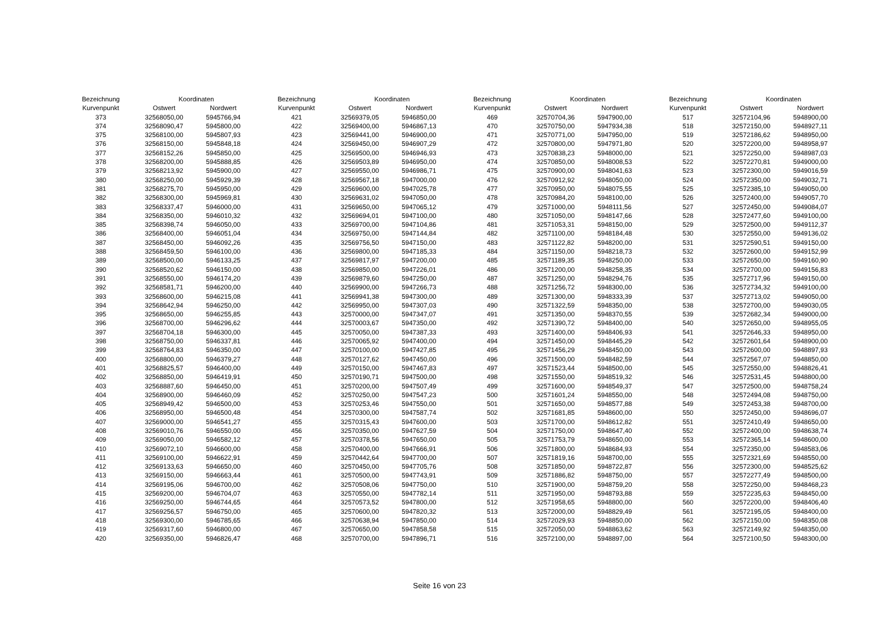| Bezeichnung | Koordinaten | | | Bezeichnung | Koordinaten | | | Bezeichnung | Koordinaten | | | Bezeichnung | Koordinaten | |
| --- | --- | --- | --- | --- | --- | --- | --- | --- | --- | --- | --- | --- | --- | --- |
| Kurvenpunkt | Ostwert | Nordwert | | Kurvenpunkt | Ostwert | Nordwert | | Kurvenpunkt | Ostwert | Nordwert | | Kurvenpunkt | Ostwert | Nordwert |
| 373 | 32568050,00 | 5945766,94 | | 421 | 32569379,05 | 5946850,00 | | 469 | 32570704,36 | 5947900,00 | | 517 | 32572104,96 | 5948900,00 |
| 374 | 32568090,47 | 5945800,00 | | 422 | 32569400,00 | 5946867,13 | | 470 | 32570750,00 | 5947934,38 | | 518 | 32572150,00 | 5948927,11 |
| 375 | 32568100,00 | 5945807,93 | | 423 | 32569441,00 | 5946900,00 | | 471 | 32570771,00 | 5947950,00 | | 519 | 32572186,62 | 5948950,00 |
| 376 | 32568150,00 | 5945848,18 | | 424 | 32569450,00 | 5946907,29 | | 472 | 32570800,00 | 5947971,80 | | 520 | 32572200,00 | 5948958,97 |
| 377 | 32568152,26 | 5945850,00 | | 425 | 32569500,00 | 5946946,93 | | 473 | 32570838,23 | 5948000,00 | | 521 | 32572250,00 | 5948987,03 |
| 378 | 32568200,00 | 5945888,85 | | 426 | 32569503,89 | 5946950,00 | | 474 | 32570850,00 | 5948008,53 | | 522 | 32572270,81 | 5949000,00 |
| 379 | 32568213,92 | 5945900,00 | | 427 | 32569550,00 | 5946986,71 | | 475 | 32570900,00 | 5948041,63 | | 523 | 32572300,00 | 5949016,59 |
| 380 | 32568250,00 | 5945929,39 | | 428 | 32569567,18 | 5947000,00 | | 476 | 32570912,92 | 5948050,00 | | 524 | 32572350,00 | 5949032,71 |
| 381 | 32568275,70 | 5945950,00 | | 429 | 32569600,00 | 5947025,78 | | 477 | 32570950,00 | 5948075,55 | | 525 | 32572385,10 | 5949050,00 |
| 382 | 32568300,00 | 5945969,81 | | 430 | 32569631,02 | 5947050,00 | | 478 | 32570984,20 | 5948100,00 | | 526 | 32572400,00 | 5949057,70 |
| 383 | 32568337,47 | 5946000,00 | | 431 | 32569650,00 | 5947065,12 | | 479 | 32571000,00 | 5948111,56 | | 527 | 32572450,00 | 5949084,07 |
| 384 | 32568350,00 | 5946010,32 | | 432 | 32569694,01 | 5947100,00 | | 480 | 32571050,00 | 5948147,66 | | 528 | 32572477,60 | 5949100,00 |
| 385 | 32568398,74 | 5946050,00 | | 433 | 32569700,00 | 5947104,86 | | 481 | 32571053,31 | 5948150,00 | | 529 | 32572500,00 | 5949112,37 |
| 386 | 32568400,00 | 5946051,04 | | 434 | 32569750,00 | 5947144,84 | | 482 | 32571100,00 | 5948184,48 | | 530 | 32572550,00 | 5949136,02 |
| 387 | 32568450,00 | 5946092,26 | | 435 | 32569756,50 | 5947150,00 | | 483 | 32571122,82 | 5948200,00 | | 531 | 32572590,51 | 5949150,00 |
| 388 | 32568459,50 | 5946100,00 | | 436 | 32569800,00 | 5947185,33 | | 484 | 32571150,00 | 5948218,73 | | 532 | 32572600,00 | 5949152,99 |
| 389 | 32568500,00 | 5946133,25 | | 437 | 32569817,97 | 5947200,00 | | 485 | 32571189,35 | 5948250,00 | | 533 | 32572650,00 | 5949160,90 |
| 390 | 32568520,62 | 5946150,00 | | 438 | 32569850,00 | 5947226,01 | | 486 | 32571200,00 | 5948258,35 | | 534 | 32572700,00 | 5949156,83 |
| 391 | 32568550,00 | 5946174,20 | | 439 | 32569879,60 | 5947250,00 | | 487 | 32571250,00 | 5948294,76 | | 535 | 32572717,96 | 5949150,00 |
| 392 | 32568581,71 | 5946200,00 | | 440 | 32569900,00 | 5947266,73 | | 488 | 32571256,72 | 5948300,00 | | 536 | 32572734,32 | 5949100,00 |
| 393 | 32568600,00 | 5946215,08 | | 441 | 32569941,38 | 5947300,00 | | 489 | 32571300,00 | 5948333,39 | | 537 | 32572713,02 | 5949050,00 |
| 394 | 32568642,94 | 5946250,00 | | 442 | 32569950,00 | 5947307,03 | | 490 | 32571322,59 | 5948350,00 | | 538 | 32572700,00 | 5949030,05 |
| 395 | 32568650,00 | 5946255,85 | | 443 | 32570000,00 | 5947347,07 | | 491 | 32571350,00 | 5948370,55 | | 539 | 32572682,34 | 5949000,00 |
| 396 | 32568700,00 | 5946296,62 | | 444 | 32570003,67 | 5947350,00 | | 492 | 32571390,72 | 5948400,00 | | 540 | 32572650,00 | 5948955,05 |
| 397 | 32568704,18 | 5946300,00 | | 445 | 32570050,00 | 5947387,33 | | 493 | 32571400,00 | 5948406,93 | | 541 | 32572646,33 | 5948950,00 |
| 398 | 32568750,00 | 5946337,81 | | 446 | 32570065,92 | 5947400,00 | | 494 | 32571450,00 | 5948445,29 | | 542 | 32572601,64 | 5948900,00 |
| 399 | 32568764,83 | 5946350,00 | | 447 | 32570100,00 | 5947427,85 | | 495 | 32571456,29 | 5948450,00 | | 543 | 32572600,00 | 5948897,93 |
| 400 | 32568800,00 | 5946379,27 | | 448 | 32570127,62 | 5947450,00 | | 496 | 32571500,00 | 5948482,59 | | 544 | 32572567,07 | 5948850,00 |
| 401 | 32568825,57 | 5946400,00 | | 449 | 32570150,00 | 5947467,83 | | 497 | 32571523,44 | 5948500,00 | | 545 | 32572550,00 | 5948826,41 |
| 402 | 32568850,00 | 5946419,91 | | 450 | 32570190,71 | 5947500,00 | | 498 | 32571550,00 | 5948519,32 | | 546 | 32572531,45 | 5948800,00 |
| 403 | 32568887,60 | 5946450,00 | | 451 | 32570200,00 | 5947507,49 | | 499 | 32571600,00 | 5948549,37 | | 547 | 32572500,00 | 5948758,24 |
| 404 | 32568900,00 | 5946460,09 | | 452 | 32570250,00 | 5947547,23 | | 500 | 32571601,24 | 5948550,00 | | 548 | 32572494,08 | 5948750,00 |
| 405 | 32568949,42 | 5946500,00 | | 453 | 32570253,46 | 5947550,00 | | 501 | 32571650,00 | 5948577,88 | | 549 | 32572453,38 | 5948700,00 |
| 406 | 32568950,00 | 5946500,48 | | 454 | 32570300,00 | 5947587,74 | | 502 | 32571681,85 | 5948600,00 | | 550 | 32572450,00 | 5948696,07 |
| 407 | 32569000,00 | 5946541,27 | | 455 | 32570315,43 | 5947600,00 | | 503 | 32571700,00 | 5948612,82 | | 551 | 32572410,49 | 5948650,00 |
| 408 | 32569010,76 | 5946550,00 | | 456 | 32570350,00 | 5947627,59 | | 504 | 32571750,00 | 5948647,40 | | 552 | 32572400,00 | 5948638,74 |
| 409 | 32569050,00 | 5946582,12 | | 457 | 32570378,56 | 5947650,00 | | 505 | 32571753,79 | 5948650,00 | | 553 | 32572365,14 | 5948600,00 |
| 410 | 32569072,10 | 5946600,00 | | 458 | 32570400,00 | 5947666,91 | | 506 | 32571800,00 | 5948684,93 | | 554 | 32572350,00 | 5948583,06 |
| 411 | 32569100,00 | 5946622,91 | | 459 | 32570442,64 | 5947700,00 | | 507 | 32571819,16 | 5948700,00 | | 555 | 32572321,69 | 5948550,00 |
| 412 | 32569133,63 | 5946650,00 | | 460 | 32570450,00 | 5947705,76 | | 508 | 32571850,00 | 5948722,87 | | 556 | 32572300,00 | 5948525,62 |
| 413 | 32569150,00 | 5946663,44 | | 461 | 32570500,00 | 5947743,91 | | 509 | 32571886,82 | 5948750,00 | | 557 | 32572277,49 | 5948500,00 |
| 414 | 32569195,06 | 5946700,00 | | 462 | 32570508,06 | 5947750,00 | | 510 | 32571900,00 | 5948759,20 | | 558 | 32572250,00 | 5948468,23 |
| 415 | 32569200,00 | 5946704,07 | | 463 | 32570550,00 | 5947782,14 | | 511 | 32571950,00 | 5948793,88 | | 559 | 32572235,63 | 5948450,00 |
| 416 | 32569250,00 | 5946744,65 | | 464 | 32570573,52 | 5947800,00 | | 512 | 32571958,65 | 5948800,00 | | 560 | 32572200,00 | 5948406,40 |
| 417 | 32569256,57 | 5946750,00 | | 465 | 32570600,00 | 5947820,32 | | 513 | 32572000,00 | 5948829,49 | | 561 | 32572195,05 | 5948400,00 |
| 418 | 32569300,00 | 5946785,65 | | 466 | 32570638,94 | 5947850,00 | | 514 | 32572029,93 | 5948850,00 | | 562 | 32572150,00 | 5948350,08 |
| 419 | 32569317,60 | 5946800,00 | | 467 | 32570650,00 | 5947858,58 | | 515 | 32572050,00 | 5948863,62 | | 563 | 32572149,92 | 5948350,00 |
| 420 | 32569350,00 | 5946826,47 | | 468 | 32570700,00 | 5947896,71 | | 516 | 32572100,00 | 5948897,00 | | 564 | 32572100,50 | 5948300,00 |
Seite 16 von 23